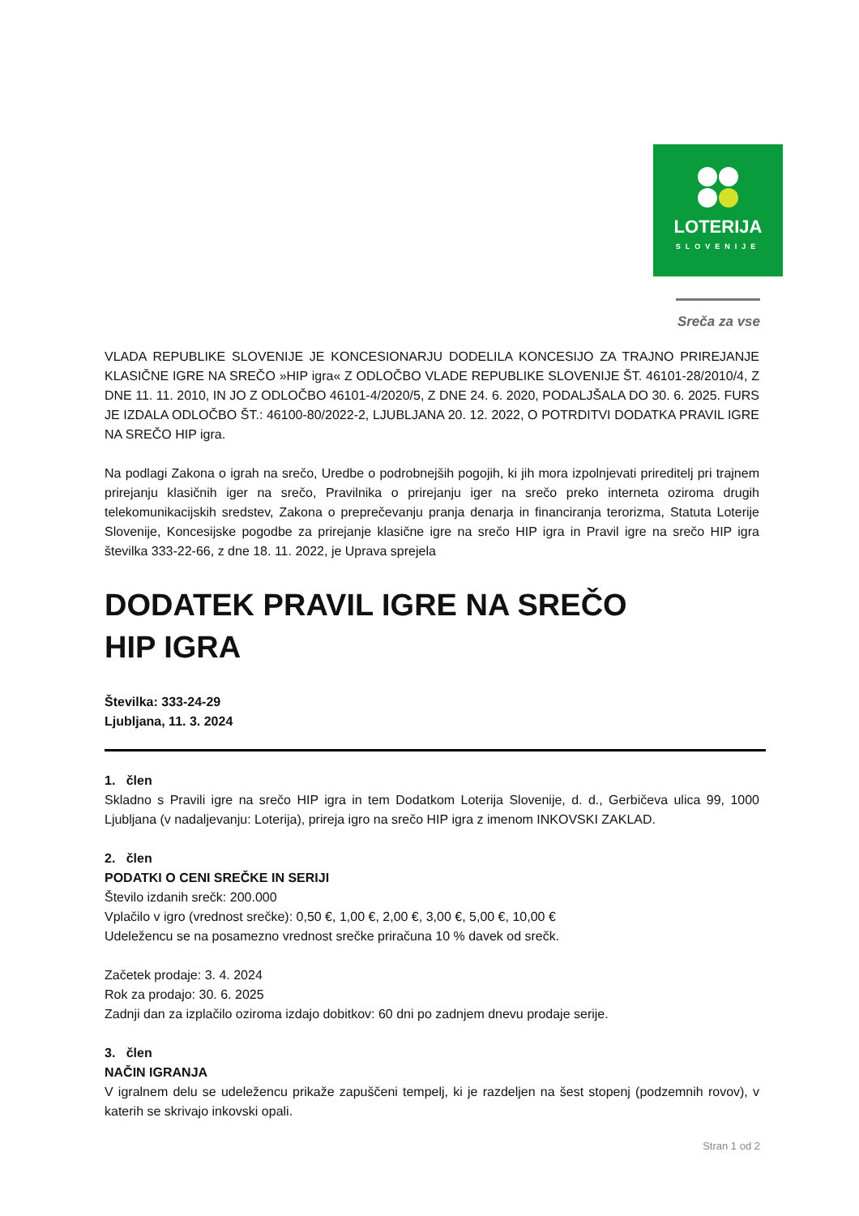LOTERIJA
SLOVENIJE
Sreča za vse
VLADA REPUBLIKE SLOVENIJE JE KONCESIONARJU DODELILA KONCESIJO ZA TRAJNO PRIREJANJE KLASIČNE IGRE NA SREČO »HIP igra« Z ODLOČBO VLADE REPUBLIKE SLOVENIJE ŠT. 46101-28/2010/4, Z DNE 11. 11. 2010, IN JO Z ODLOČBO 46101-4/2020/5, Z DNE 24. 6. 2020, PODALJŠALA DO 30. 6. 2025. FURS JE IZDALA ODLOČBO ŠT.: 46100-80/2022-2, LJUBLJANA 20. 12. 2022, O POTRDITVI DODATKA PRAVIL IGRE NA SREČO HIP igra.
Na podlagi Zakona o igrah na srečo, Uredbe o podrobnejših pogojih, ki jih mora izpolnjevati prireditelj pri trajnem prirejanju klasičnih iger na srečo, Pravilnika o prirejanju iger na srečo preko interneta oziroma drugih telekomunikacijskih sredstev, Zakona o preprečevanju pranja denarja in financiranja terorizma, Statuta Loterije Slovenije, Koncesijske pogodbe za prirejanje klasične igre na srečo HIP igra in Pravil igre na srečo HIP igra številka 333-22-66, z dne 18. 11. 2022, je Uprava sprejela
DODATEK PRAVIL IGRE NA SREČO
HIP IGRA
Številka: 333-24-29
Ljubljana, 11. 3. 2024
1. člen
Skladno s Pravili igre na srečo HIP igra in tem Dodatkom Loterija Slovenije, d. d., Gerbičeva ulica 99, 1000 Ljubljana (v nadaljevanju: Loterija), prireja igro na srečo HIP igra z imenom INKOVSKI ZAKLAD.
2. člen
PODATKI O CENI SREČKE IN SERIJI
Število izdanih srečk: 200.000
Vplačilo v igro (vrednost srečke): 0,50 €, 1,00 €, 2,00 €, 3,00 €, 5,00 €, 10,00 €
Udeležencu se na posamezno vrednost srečke priračuna 10 % davek od srečk.
Začetek prodaje: 3. 4. 2024
Rok za prodajo: 30. 6. 2025
Zadnji dan za izplačilo oziroma izdajo dobitkov: 60 dni po zadnjem dnevu prodaje serije.
3. člen
NAČIN IGRANJA
V igralnem delu se udeležencu prikaže zapuščeni tempelj, ki je razdeljen na šest stopenj (podzemnih rovov), v katerih se skrivajo inkovski opali.
Stran 1 od 2